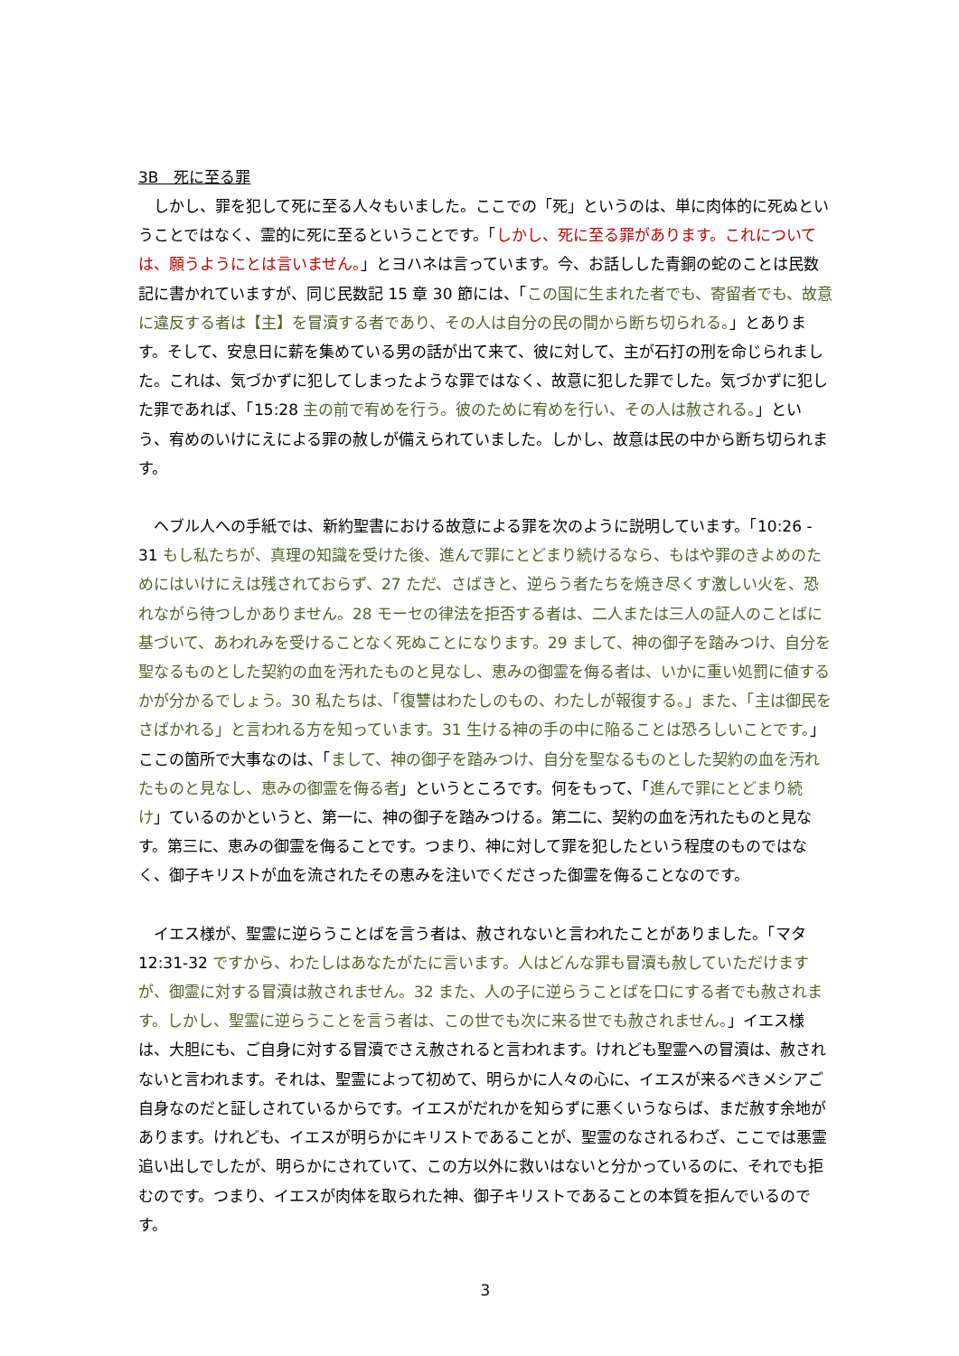3B　死に至る罪
　しかし、罪を犯して死に至る人々もいました。ここでの「死」というのは、単に肉体的に死ぬということではなく、霊的に死に至るということです。「しかし、死に至る罪があります。これについては、願うようにとは言いません。」とヨハネは言っています。今、お話しした青銅の蛇のことは民数記に書かれていますが、同じ民数記 15 章 30 節には、「この国に生まれた者でも、寄留者でも、故意に違反する者は【主】を冒瀆する者であり、その人は自分の民の間から断ち切られる。」とあります。そして、安息日に薪を集めている男の話が出て来て、彼に対して、主が石打の刑を命じられました。これは、気づかずに犯してしまったような罪ではなく、故意に犯した罪でした。気づかずに犯した罪であれば、「15:28 主の前で宥めを行う。彼のために宥めを行い、その人は赦される。」という、宥めのいけにえによる罪の赦しが備えられていました。しかし、故意は民の中から断ち切られます。
　ヘブル人への手紙では、新約聖書における故意による罪を次のように説明しています。「10:26 - 31 もし私たちが、真理の知識を受けた後、進んで罪にとどまり続けるなら、もはや罪のきよめのためにはいけにえは残されておらず、27 ただ、さばきと、逆らう者たちを焼き尽くす激しい火を、恐れながら待つしかありません。28 モーセの律法を拒否する者は、二人または三人の証人のことばに基づいて、あわれみを受けることなく死ぬことになります。29 まして、神の御子を踏みつけ、自分を聖なるものとした契約の血を汚れたものと見なし、恵みの御霊を侮る者は、いかに重い処罰に値するかが分かるでしょう。30 私たちは、「復讐はわたしのもの、わたしが報復する。」また、「主は御民をさばかれる」と言われる方を知っています。31 生ける神の手の中に陥ることは恐ろしいことです。」ここの箇所で大事なのは、「まして、神の御子を踏みつけ、自分を聖なるものとした契約の血を汚れたものと見なし、恵みの御霊を侮る者」というところです。何をもって、「進んで罪にとどまり続け」ているのかというと、第一に、神の御子を踏みつける。第二に、契約の血を汚れたものと見なす。第三に、恵みの御霊を侮ることです。つまり、神に対して罪を犯したという程度のものではなく、御子キリストが血を流されたその恵みを注いでくださった御霊を侮ることなのです。
　イエス様が、聖霊に逆らうことばを言う者は、赦されないと言われたことがありました。「マタ 12:31-32 ですから、わたしはあなたがたに言います。人はどんな罪も冒瀆も赦していただけますが、御霊に対する冒瀆は赦されません。32 また、人の子に逆らうことばを口にする者でも赦されます。しかし、聖霊に逆らうことを言う者は、この世でも次に来る世でも赦されません。」イエス様は、大胆にも、ご自身に対する冒瀆でさえ赦されると言われます。けれども聖霊への冒瀆は、赦されないと言われます。それは、聖霊によって初めて、明らかに人々の心に、イエスが来るべきメシアご自身なのだと証しされているからです。イエスがだれかを知らずに悪くいうならば、まだ赦す余地があります。けれども、イエスが明らかにキリストであることが、聖霊のなされるわざ、ここでは悪霊追い出しでしたが、明らかにされていて、この方以外に救いはないと分かっているのに、それでも拒むのです。つまり、イエスが肉体を取られた神、御子キリストであることの本質を拒んでいるのです。
3